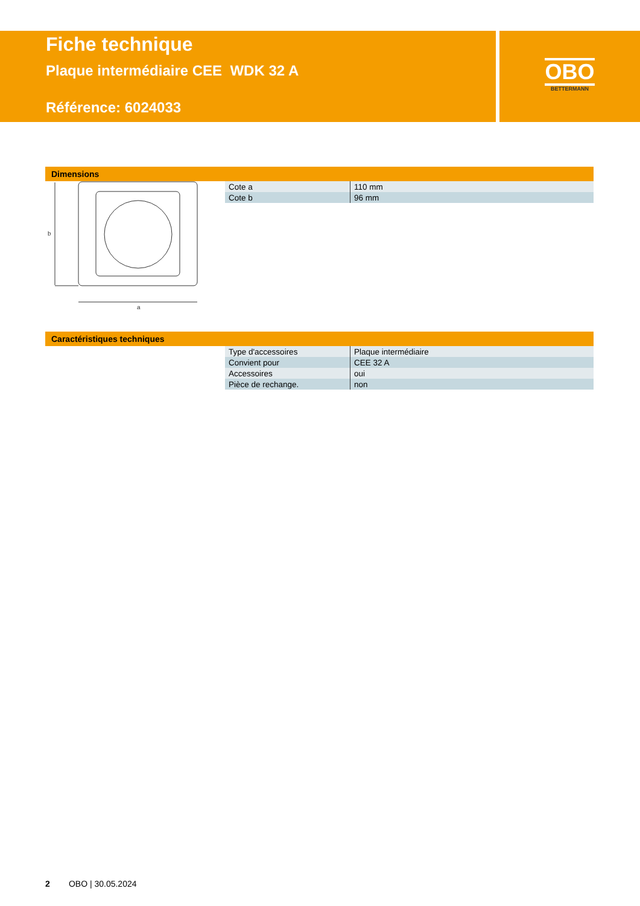Fiche technique
Plaque intermédiaire CEE WDK 32 A
Référence: 6024033
OBO
BETTERMANN
Dimensions
b
a
| Cote a | 110 mm |
| Cote b | 96 mm |
Caractéristiques techniques
| Type d'accessoires | Plaque intermédiaire |
| Convient pour | CEE 32 A |
| Accessoires | oui |
| Pièce de rechange. | non |
2 OBO | 30.05.2024